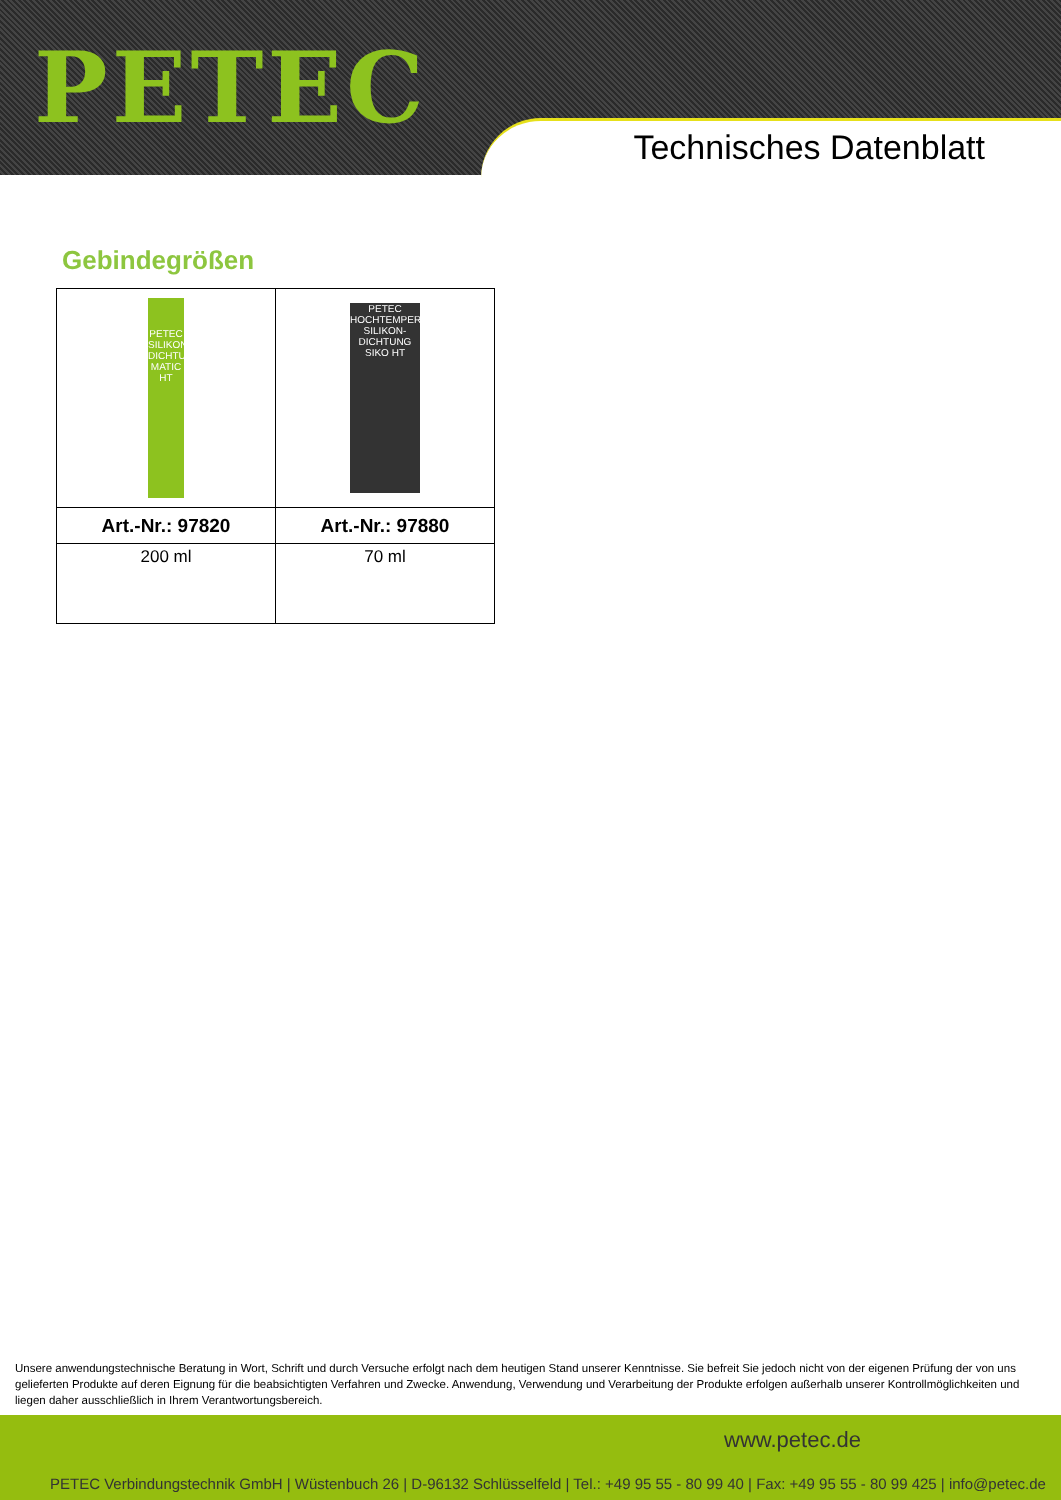PETEC
Technisches Datenblatt
Gebindegrößen
| PETEC SILIKON-DICHTUNG MATIC HT | PETEC HOCHTEMPERATUR SILIKON-DICHTUNG SIKO HT |
| Art.-Nr.: 97820 | Art.-Nr.: 97880 |
| 200 ml | 70 ml |
Unsere anwendungstechnische Beratung in Wort, Schrift und durch Versuche erfolgt nach dem heutigen Stand unserer Kenntnisse. Sie befreit Sie jedoch nicht von der eigenen Prüfung der von uns gelieferten Produkte auf deren Eignung für die beabsichtigten Verfahren und Zwecke. Anwendung, Verwendung und Verarbeitung der Produkte erfolgen außerhalb unserer Kontrollmöglichkeiten und liegen daher ausschließlich in Ihrem Verantwortungsbereich.
www.petec.de
PETEC Verbindungstechnik GmbH | Wüstenbuch 26 | D-96132 Schlüsselfeld | Tel.: +49 95 55 - 80 99 40 | Fax: +49 95 55 - 80 99 425 | info@petec.de